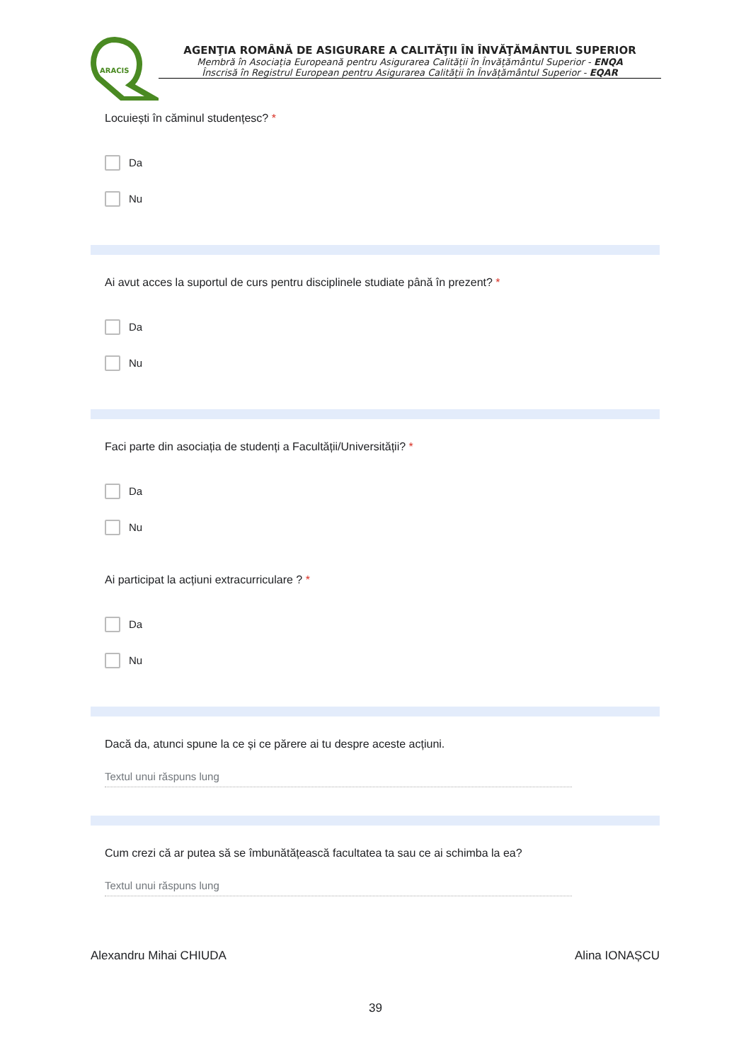ARACIS
AGENŢIA ROMÂNĂ DE ASIGURARE A CALITĂŢII ÎN ÎNVĂŢĂMÂNTUL SUPERIOR
Membră în Asociația Europeană pentru Asigurarea Calității în Învățământul Superior - ENQA
Înscrisă în Registrul European pentru Asigurarea Calității în Învățământul Superior - EQAR
Locuiești în căminul studențesc? *
Da
Nu
Ai avut acces la suportul de curs pentru disciplinele studiate până în prezent? *
Da
Nu
Faci parte din asociația de studenți a Facultății/Universității? *
Da
Nu
Ai participat la acțiuni extracurriculare ? *
Da
Nu
Dacă da, atunci spune la ce și ce părere ai tu despre aceste acțiuni.
Textul unui răspuns lung
Cum crezi că ar putea să se îmbunătățească facultatea ta sau ce ai schimba la ea?
Textul unui răspuns lung
Alexandru Mihai CHIUDA Alina IONAȘCU
39